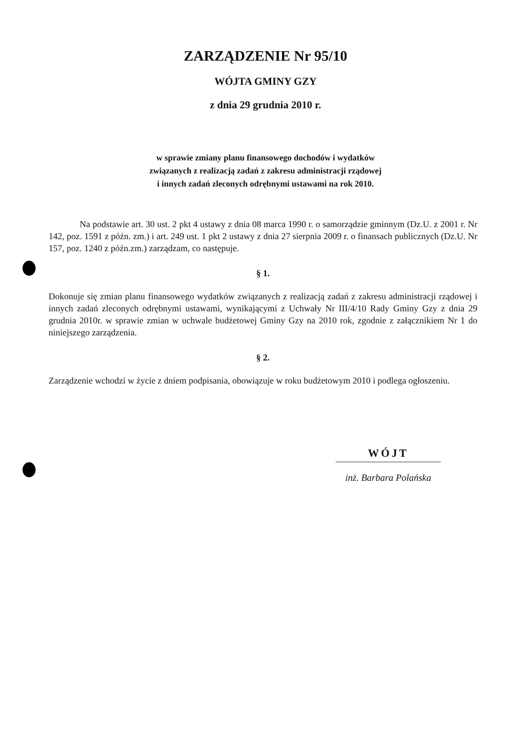ZARZĄDZENIE Nr 95/10
WÓJTA GMINY GZY
z dnia 29 grudnia 2010 r.
w sprawie zmiany planu finansowego dochodów i wydatków
związanych z realizacją zadań z zakresu administracji rządowej
i innych zadań zleconych odrębnymi ustawami na rok 2010.
Na podstawie art. 30 ust. 2 pkt 4 ustawy z dnia 08 marca 1990 r. o samorządzie gminnym (Dz.U. z 2001 r. Nr 142, poz. 1591 z późn. zm.) i art. 249 ust. 1 pkt 2 ustawy z dnia 27 sierpnia 2009 r. o finansach publicznych (Dz.U. Nr 157, poz. 1240 z późn.zm.) zarządzam, co następuje.
§ 1.
Dokonuje się zmian planu finansowego wydatków związanych z realizacją zadań z zakresu administracji rządowej i innych zadań zleconych odrębnymi ustawami, wynikającymi z Uchwały Nr III/4/10 Rady Gminy Gzy z dnia 29 grudnia 2010r. w sprawie zmian w uchwale budżetowej Gminy Gzy na 2010 rok, zgodnie z załącznikiem Nr 1 do niniejszego zarządzenia.
§ 2.
Zarządzenie wchodzi w życie z dniem podpisania, obowiązuje w roku budżetowym 2010 i podlega ogłoszeniu.
WÓJT
inż. Barbara Polańska